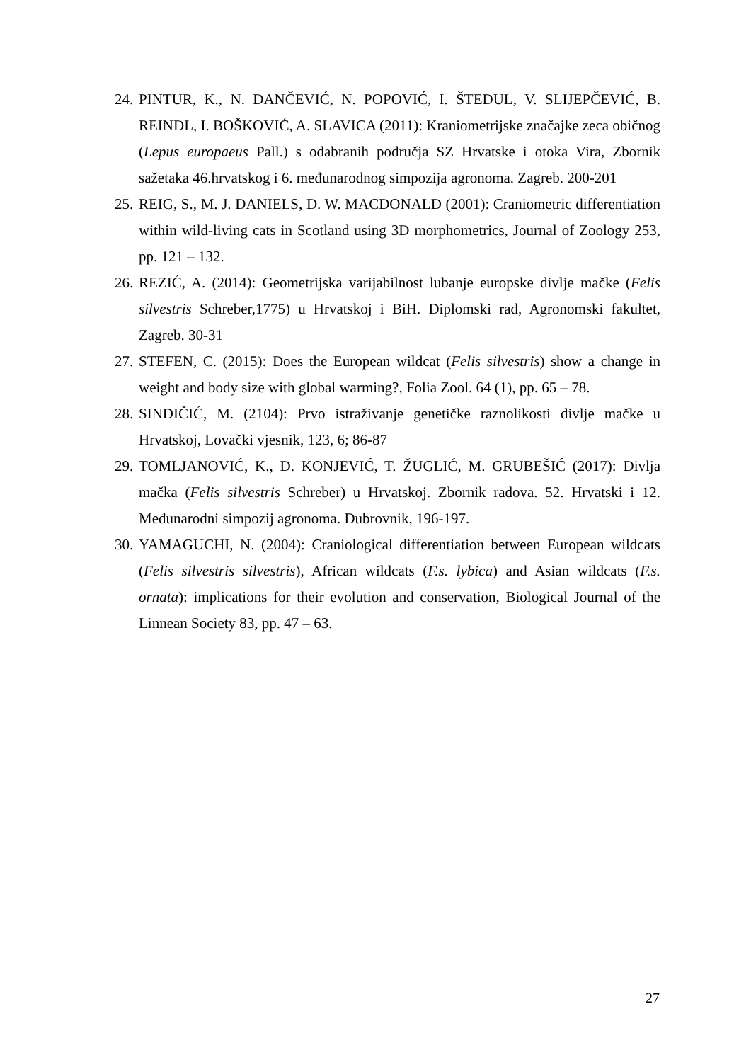24. PINTUR, K., N. DANČEVIĆ, N. POPOVIĆ, I. ŠTEDUL, V. SLIJEPČEVIĆ, B. REINDL, I. BOŠKOVIĆ, A. SLAVICA (2011): Kraniometrijske značajke zeca običnog (Lepus europaeus Pall.) s odabranih područja SZ Hrvatske i otoka Vira, Zbornik sažetaka 46.hrvatskog i 6. međunarodnog simpozija agronoma. Zagreb. 200-201
25. REIG, S., M. J. DANIELS, D. W. MACDONALD (2001): Craniometric differentiation within wild-living cats in Scotland using 3D morphometrics, Journal of Zoology 253, pp. 121 – 132.
26. REZIĆ, A. (2014): Geometrijska varijabilnost lubanje europske divlje mačke (Felis silvestris Schreber,1775) u Hrvatskoj i BiH. Diplomski rad, Agronomski fakultet, Zagreb. 30-31
27. STEFEN, C. (2015): Does the European wildcat (Felis silvestris) show a change in weight and body size with global warming?, Folia Zool. 64 (1), pp. 65 – 78.
28. SINDIČIĆ, M. (2104): Prvo istraživanje genetičke raznolikosti divlje mačke u Hrvatskoj, Lovački vjesnik, 123, 6; 86-87
29. TOMLJANOVIĆ, K., D. KONJEVIĆ, T. ŽUGLIĆ, M. GRUBEŠIĆ (2017): Divlja mačka (Felis silvestris Schreber) u Hrvatskoj. Zbornik radova. 52. Hrvatski i 12. Međunarodni simpozij agronoma. Dubrovnik, 196-197.
30. YAMAGUCHI, N. (2004): Craniological differentiation between European wildcats (Felis silvestris silvestris), African wildcats (F.s. lybica) and Asian wildcats (F.s. ornata): implications for their evolution and conservation, Biological Journal of the Linnean Society 83, pp. 47 – 63.
27